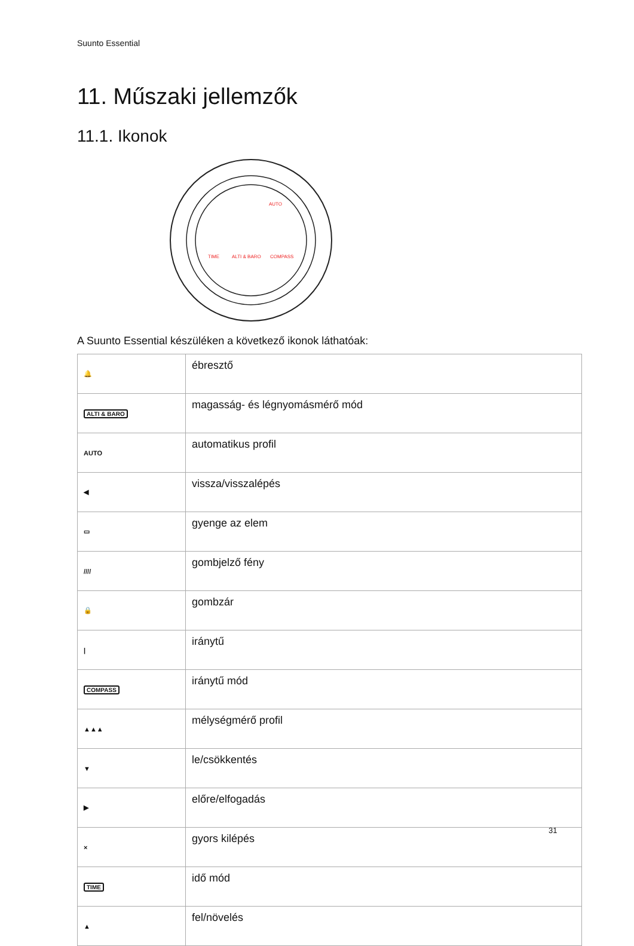Suunto Essential
11. Műszaki jellemzők
11.1. Ikonok
TIME
ALTI & BARO
COMPASS
AUTO
A Suunto Essential készüléken a következő ikonok láthatóak:
| 🔔 | ébresztő |
| ALTI & BARO | magasság- és légnyomásmérő mód |
| AUTO | automatikus profil |
| ◀ | vissza/visszalépés |
| ▭ | gyenge az elem |
| //// | gombjelző fény |
| 🔒 | gombzár |
| / | iránytű |
| COMPASS | iránytű mód |
| ▲▲▲ | mélységmérő profil |
| ▼ | le/csökkentés |
| ▶ | előre/elfogadás |
| × | gyors kilépés |
| TIME | idő mód |
| ▲ | fel/növelés |
31